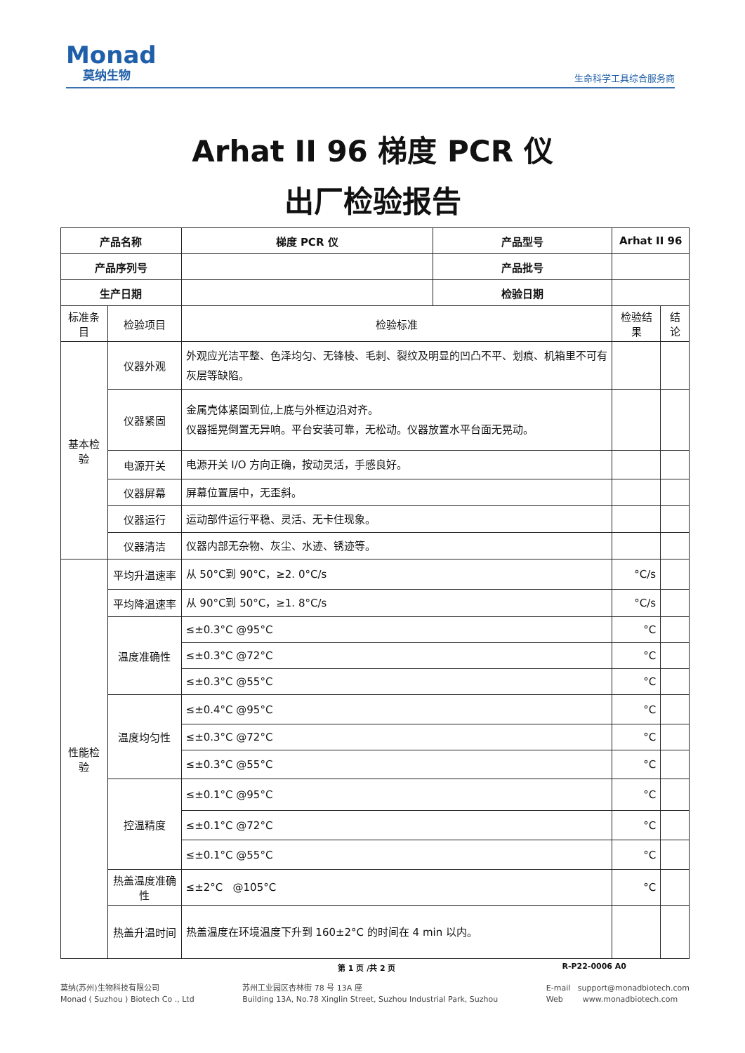Monad
莫纳生物
生命科学工具综合服务商
Arhat II 96 梯度 PCR 仪
出厂检验报告
| 产品名称 | | 梯度 PCR 仪 | 产品型号 | Arhat II 96 | |
| --- | --- | --- | --- | --- | --- |
| 产品序列号 | | | 产品批号 | | |
| 生产日期 | | | 检验日期 | | |
| 标准条目 | 检验项目 | 检验标准 | | 检验结果 | 结论 |
| 基本检验 | 仪器外观 | 外观应光洁平整、色泽均匀、无锋棱、毛刺、裂纹及明显的凹凸不平、划痕、机箱里不可有灰层等缺陷。 | | | |
| | 仪器紧固 | 金属壳体紧固到位,上底与外框边沿对齐。 仪器摇晃倒置无异响。平台安装可靠，无松动。仪器放置水平台面无晃动。 | | | |
| | 电源开关 | 电源开关 I/O 方向正确，按动灵活，手感良好。 | | | |
| | 仪器屏幕 | 屏幕位置居中，无歪斜。 | | | |
| | 仪器运行 | 运动部件运行平稳、灵活、无卡住现象。 | | | |
| | 仪器清洁 | 仪器内部无杂物、灰尘、水迹、锈迹等。 | | | |
| 性能检验 | 平均升温速率 | 从 50°C到 90°C，≥2. 0°C/s | | °C/s | |
| | 平均降温速率 | 从 90°C到 50°C，≥1. 8°C/s | | °C/s | |
| | 温度准确性 | ≤±0.3°C @95°C | | °C | |
| | | ≤±0.3°C @72°C | | °C | |
| | | ≤±0.3°C @55°C | | °C | |
| | 温度均匀性 | ≤±0.4°C @95°C | | °C | |
| | | ≤±0.3°C @72°C | | °C | |
| | | ≤±0.3°C @55°C | | °C | |
| | 控温精度 | ≤±0.1°C @95°C | | °C | |
| | | ≤±0.1°C @72°C | | °C | |
| | | ≤±0.1°C @55°C | | °C | |
| | 热盖温度准确性 | ≤±2°C @105°C | | °C | |
| | 热盖升温时间 | 热盖温度在环境温度下升到 160±2°C 的时间在 4 min 以内。 | | | |
第 1 页 /共 2 页 R-P22-0006 A0
莫纳(苏州)生物科技有限公司
Monad ( Suzhou ) Biotech Co ., Ltd
苏州工业园区杏林街 78 号 13A 座
Building 13A, No.78 Xinglin Street, Suzhou Industrial Park, Suzhou
E-mail support@monadbiotech.com
Web www.monadbiotech.com